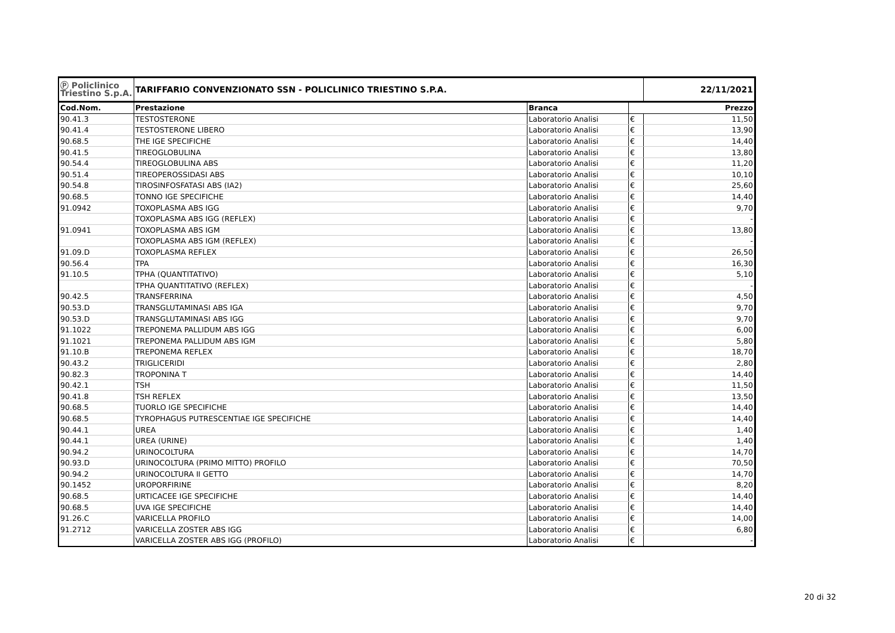| Ⓟ Policlinico Triestino S.p.A. | TARIFFARIO CONVENZIONATO SSN - POLICLINICO TRIESTINO S.P.A. | | | 22/11/2021 |
| Cod.Nom. | Prestazione | Branca | Prezzo | |
| 90.41.3 | TESTOSTERONE | Laboratorio Analisi | € | 11,50 |
| 90.41.4 | TESTOSTERONE LIBERO | Laboratorio Analisi | € | 13,90 |
| 90.68.5 | THE IGE SPECIFICHE | Laboratorio Analisi | € | 14,40 |
| 90.41.5 | TIREOGLOBULINA | Laboratorio Analisi | € | 13,80 |
| 90.54.4 | TIREOGLOBULINA ABS | Laboratorio Analisi | € | 11,20 |
| 90.51.4 | TIREOPEROSSIDASI ABS | Laboratorio Analisi | € | 10,10 |
| 90.54.8 | TIROSINFOSFATASI ABS (IA2) | Laboratorio Analisi | € | 25,60 |
| 90.68.5 | TONNO IGE SPECIFICHE | Laboratorio Analisi | € | 14,40 |
| 91.0942 | TOXOPLASMA ABS IGG | Laboratorio Analisi | € | 9,70 |
| | TOXOPLASMA ABS IGG (REFLEX) | Laboratorio Analisi | € | - |
| 91.0941 | TOXOPLASMA ABS IGM | Laboratorio Analisi | € | 13,80 |
| | TOXOPLASMA ABS IGM (REFLEX) | Laboratorio Analisi | € | - |
| 91.09.D | TOXOPLASMA REFLEX | Laboratorio Analisi | € | 26,50 |
| 90.56.4 | TPA | Laboratorio Analisi | € | 16,30 |
| 91.10.5 | TPHA (QUANTITATIVO) | Laboratorio Analisi | € | 5,10 |
| | TPHA QUANTITATIVO (REFLEX) | Laboratorio Analisi | € | - |
| 90.42.5 | TRANSFERRINA | Laboratorio Analisi | € | 4,50 |
| 90.53.D | TRANSGLUTAMINASI ABS IGA | Laboratorio Analisi | € | 9,70 |
| 90.53.D | TRANSGLUTAMINASI ABS IGG | Laboratorio Analisi | € | 9,70 |
| 91.1022 | TREPONEMA PALLIDUM ABS IGG | Laboratorio Analisi | € | 6,00 |
| 91.1021 | TREPONEMA PALLIDUM ABS IGM | Laboratorio Analisi | € | 5,80 |
| 91.10.B | TREPONEMA REFLEX | Laboratorio Analisi | € | 18,70 |
| 90.43.2 | TRIGLICERIDI | Laboratorio Analisi | € | 2,80 |
| 90.82.3 | TROPONINA T | Laboratorio Analisi | € | 14,40 |
| 90.42.1 | TSH | Laboratorio Analisi | € | 11,50 |
| 90.41.8 | TSH REFLEX | Laboratorio Analisi | € | 13,50 |
| 90.68.5 | TUORLO IGE SPECIFICHE | Laboratorio Analisi | € | 14,40 |
| 90.68.5 | TYROPHAGUS PUTRESCENTIAE IGE SPECIFICHE | Laboratorio Analisi | € | 14,40 |
| 90.44.1 | UREA | Laboratorio Analisi | € | 1,40 |
| 90.44.1 | UREA (URINE) | Laboratorio Analisi | € | 1,40 |
| 90.94.2 | URINOCOLTURA | Laboratorio Analisi | € | 14,70 |
| 90.93.D | URINOCOLTURA (PRIMO MITTO) PROFILO | Laboratorio Analisi | € | 70,50 |
| 90.94.2 | URINOCOLTURA II GETTO | Laboratorio Analisi | € | 14,70 |
| 90.1452 | UROPORFIRINE | Laboratorio Analisi | € | 8,20 |
| 90.68.5 | URTICACEE IGE SPECIFICHE | Laboratorio Analisi | € | 14,40 |
| 90.68.5 | UVA IGE SPECIFICHE | Laboratorio Analisi | € | 14,40 |
| 91.26.C | VARICELLA PROFILO | Laboratorio Analisi | € | 14,00 |
| 91.2712 | VARICELLA ZOSTER ABS IGG | Laboratorio Analisi | € | 6,80 |
| | VARICELLA ZOSTER ABS IGG (PROFILO) | Laboratorio Analisi | € | - |
20 di 32